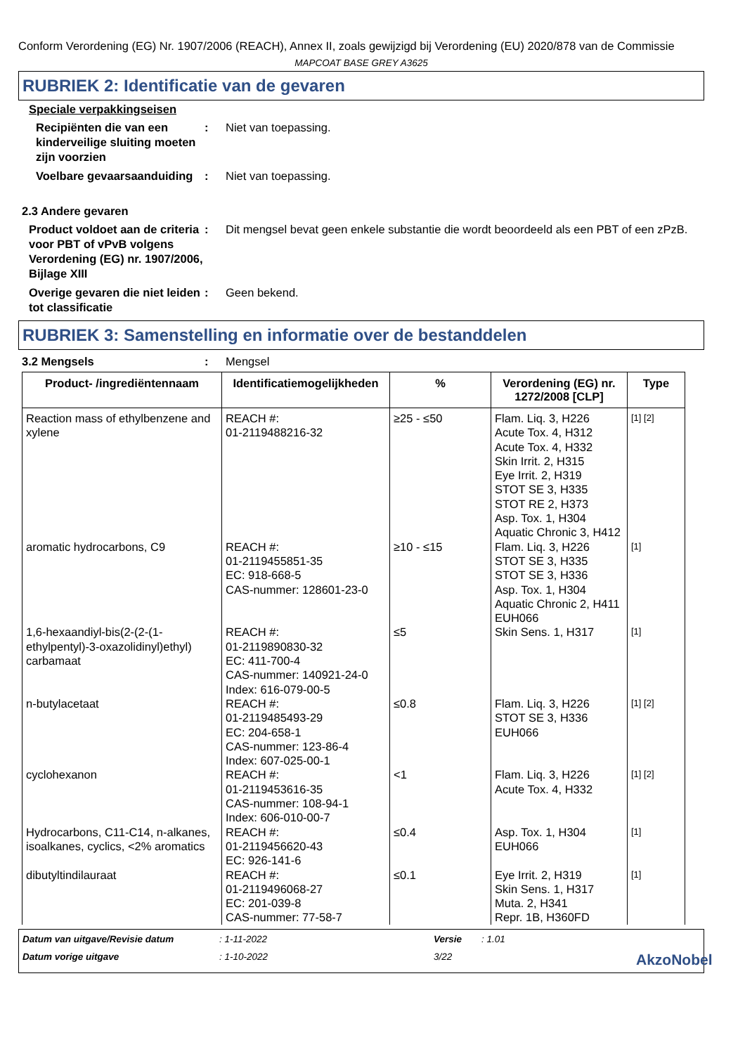Conform Verordening (EG) Nr. 1907/2006 (REACH), Annex II, zoals gewijzigd bij Verordening (EU) 2020/878 van de Commissie
MAPCOAT BASE GREY A3625
RUBRIEK 2: Identificatie van de gevaren
Speciale verpakkingseisen
Recipiënten die van een kinderveilige sluiting moeten zijn voorzien
: Niet van toepassing.
Voelbare gevaarsaanduiding
: Niet van toepassing.
2.3 Andere gevaren
Product voldoet aan de criteria voor PBT of vPvB volgens Verordening (EG) nr. 1907/2006, Bijlage XIII
: Dit mengsel bevat geen enkele substantie die wordt beoordeeld als een PBT of een zPzB.
Overige gevaren die niet leiden tot classificatie
: Geen bekend.
RUBRIEK 3: Samenstelling en informatie over de bestanddelen
3.2 Mengsels : Mengsel
| Product- /ingrediëntennaam | Identificatiemogelijkheden | % | Verordening (EG) nr. 1272/2008 [CLP] | Type |
| --- | --- | --- | --- | --- |
| Reaction mass of ethylbenzene and xylene | REACH #: 01-2119488216-32 | ≥25 - ≤50 | Flam. Liq. 3, H226 Acute Tox. 4, H312 Acute Tox. 4, H332 Skin Irrit. 2, H315 Eye Irrit. 2, H319 STOT SE 3, H335 STOT RE 2, H373 Asp. Tox. 1, H304 Aquatic Chronic 3, H412 | [1] [2] |
| aromatic hydrocarbons, C9 | REACH #: 01-2119455851-35 EC: 918-668-5 CAS-nummer: 128601-23-0 | ≥10 - ≤15 | Flam. Liq. 3, H226 STOT SE 3, H335 STOT SE 3, H336 Asp. Tox. 1, H304 Aquatic Chronic 2, H411 EUH066 | [1] |
| 1,6-hexaandiyl-bis(2-(2-(1-ethylpentyl)-3-oxazolidinyl)ethyl) carbamaat | REACH #: 01-2119890830-32 EC: 411-700-4 CAS-nummer: 140921-24-0 Index: 616-079-00-5 | ≤5 | Skin Sens. 1, H317 | [1] |
| n-butylacetaat | REACH #: 01-2119485493-29 EC: 204-658-1 CAS-nummer: 123-86-4 Index: 607-025-00-1 | ≤0.8 | Flam. Liq. 3, H226 STOT SE 3, H336 EUH066 | [1] [2] |
| cyclohexanon | REACH #: 01-2119453616-35 CAS-nummer: 108-94-1 Index: 606-010-00-7 | <1 | Flam. Liq. 3, H226 Acute Tox. 4, H332 | [1] [2] |
| Hydrocarbons, C11-C14, n-alkanes, isoalkanes, cyclics, <2% aromatics | REACH #: 01-2119456620-43 EC: 926-141-6 | ≤0.4 | Asp. Tox. 1, H304 EUH066 | [1] |
| dibutyltindilauraat | REACH #: 01-2119496068-27 EC: 201-039-8 CAS-nummer: 77-58-7 | ≤0.1 | Eye Irrit. 2, H319 Skin Sens. 1, H317 Muta. 2, H341 Repr. 1B, H360FD | [1] |
Datum van uitgave/Revisie datum
: 1-11-2022
Versie
: 1.01
Datum vorige uitgave
: 1-10-2022
3/22
AkzoNobel